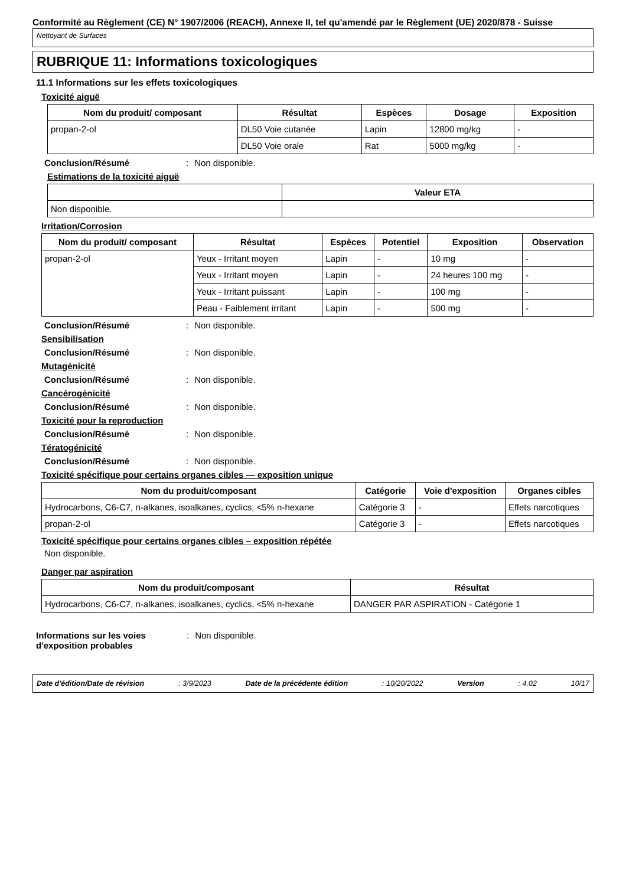Conformité au Règlement (CE) N° 1907/2006 (REACH), Annexe II, tel qu'amendé par le Règlement (UE) 2020/878 - Suisse
Nettoyant de Surfaces
RUBRIQUE 11: Informations toxicologiques
11.1 Informations sur les effets toxicologiques
Toxicité aiguë
| Nom du produit/ composant | Résultat | Espèces | Dosage | Exposition |
| --- | --- | --- | --- | --- |
| propan-2-ol | DL50 Voie cutanée | Lapin | 12800 mg/kg | - |
| | DL50 Voie orale | Rat | 5000 mg/kg | - |
Conclusion/Résumé: Non disponible.
Estimations de la toxicité aiguë
| | Valeur ETA |
| --- | --- |
| Non disponible. | |
Irritation/Corrosion
| Nom du produit/ composant | Résultat | Espèces | Potentiel | Exposition | Observation |
| --- | --- | --- | --- | --- | --- |
| propan-2-ol | Yeux - Irritant moyen | Lapin | - | 10 mg | - |
| | Yeux - Irritant moyen | Lapin | - | 24 heures 100 mg | - |
| | Yeux - Irritant puissant | Lapin | - | 100 mg | - |
| | Peau - Faiblement irritant | Lapin | - | 500 mg | - |
Conclusion/Résumé: Non disponible.
Sensibilisation
Conclusion/Résumé: Non disponible.
Mutagénicité
Conclusion/Résumé: Non disponible.
Cancérogénicité
Conclusion/Résumé: Non disponible.
Toxicité pour la reproduction
Conclusion/Résumé: Non disponible.
Tératogénicité
Conclusion/Résumé: Non disponible.
Toxicité spécifique pour certains organes cibles — exposition unique
| Nom du produit/composant | Catégorie | Voie d'exposition | Organes cibles |
| --- | --- | --- | --- |
| Hydrocarbons, C6-C7, n-alkanes, isoalkanes, cyclics, <5% n-hexane | Catégorie 3 | - | Effets narcotiques |
| propan-2-ol | Catégorie 3 | - | Effets narcotiques |
Toxicité spécifique pour certains organes cibles – exposition répétée
Non disponible.
Danger par aspiration
| Nom du produit/composant | Résultat |
| --- | --- |
| Hydrocarbons, C6-C7, n-alkanes, isoalkanes, cyclics, <5% n-hexane | DANGER PAR ASPIRATION - Catégorie 1 |
Informations sur les voies d'exposition probables: Non disponible.
Date d'édition/Date de révision: 3/9/2023 Date de la précédente édition: 10/20/2022 Version: 4.02 10/17